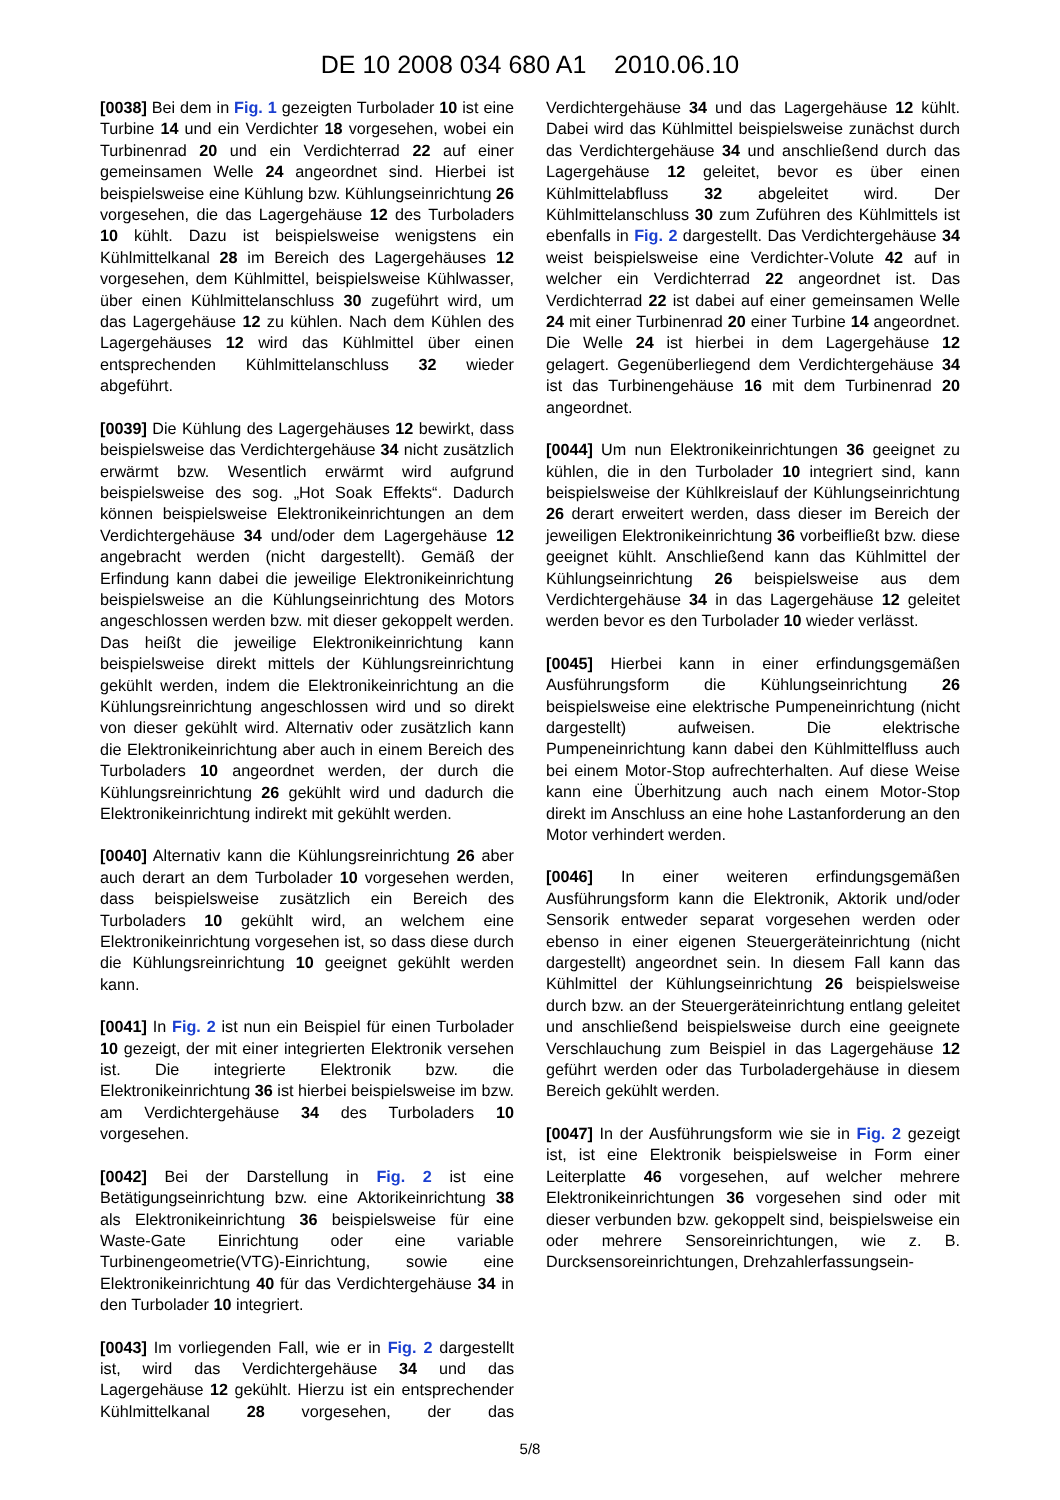DE 10 2008 034 680 A1 2010.06.10
[0038] Bei dem in Fig. 1 gezeigten Turbolader 10 ist eine Turbine 14 und ein Verdichter 18 vorgesehen, wobei ein Turbinenrad 20 und ein Verdichterrad 22 auf einer gemeinsamen Welle 24 angeordnet sind. Hierbei ist beispielsweise eine Kühlung bzw. Kühlungseinrichtung 26 vorgesehen, die das Lagergehäuse 12 des Turboladers 10 kühlt. Dazu ist beispielsweise wenigstens ein Kühlmittelkanal 28 im Bereich des Lagergehäuses 12 vorgesehen, dem Kühlmittel, beispielsweise Kühlwasser, über einen Kühlmittelanschluss 30 zugeführt wird, um das Lagergehäuse 12 zu kühlen. Nach dem Kühlen des Lagergehäuses 12 wird das Kühlmittel über einen entsprechenden Kühlmittelanschluss 32 wieder abgeführt.
[0039] Die Kühlung des Lagergehäuses 12 bewirkt, dass beispielsweise das Verdichtergehäuse 34 nicht zusätzlich erwärmt bzw. Wesentlich erwärmt wird aufgrund beispielsweise des sog. „Hot Soak Effekts“. Dadurch können beispielsweise Elektronikeinrichtungen an dem Verdichtergehäuse 34 und/oder dem Lagergehäuse 12 angebracht werden (nicht dargestellt). Gemäß der Erfindung kann dabei die jeweilige Elektronikeinrichtung beispielsweise an die Kühlungseinrichtung des Motors angeschlossen werden bzw. mit dieser gekoppelt werden. Das heißt die jeweilige Elektronikeinrichtung kann beispielsweise direkt mittels der Kühlungsreinrichtung gekühlt werden, indem die Elektronikeinrichtung an die Kühlungsreinrichtung angeschlossen wird und so direkt von dieser gekühlt wird. Alternativ oder zusätzlich kann die Elektronikeinrichtung aber auch in einem Bereich des Turboladers 10 angeordnet werden, der durch die Kühlungsreinrichtung 26 gekühlt wird und dadurch die Elektronikeinrichtung indirekt mit gekühlt werden.
[0040] Alternativ kann die Kühlungsreinrichtung 26 aber auch derart an dem Turbolader 10 vorgesehen werden, dass beispielsweise zusätzlich ein Bereich des Turboladers 10 gekühlt wird, an welchem eine Elektronikeinrichtung vorgesehen ist, so dass diese durch die Kühlungsreinrichtung 10 geeignet gekühlt werden kann.
[0041] In Fig. 2 ist nun ein Beispiel für einen Turbolader 10 gezeigt, der mit einer integrierten Elektronik versehen ist. Die integrierte Elektronik bzw. die Elektronikeinrichtung 36 ist hierbei beispielsweise im bzw. am Verdichtergehäuse 34 des Turboladers 10 vorgesehen.
[0042] Bei der Darstellung in Fig. 2 ist eine Betätigungseinrichtung bzw. eine Aktorikeinrichtung 38 als Elektronikeinrichtung 36 beispielsweise für eine Waste-Gate Einrichtung oder eine variable Turbinengeometrie(VTG)-Einrichtung, sowie eine Elektronikeinrichtung 40 für das Verdichtergehäuse 34 in den Turbolader 10 integriert.
[0043] Im vorliegenden Fall, wie er in Fig. 2 dargestellt ist, wird das Verdichtergehäuse 34 und das Lagergehäuse 12 gekühlt. Hierzu ist ein entsprechender Kühlmittelkanal 28 vorgesehen, der das Verdichtergehäuse 34 und das Lagergehäuse 12 kühlt. Dabei wird das Kühlmittel beispielsweise zunächst durch das Verdichtergehäuse 34 und anschließend durch das Lagergehäuse 12 geleitet, bevor es über einen Kühlmittelabfluss 32 abgeleitet wird. Der Kühlmittelanschluss 30 zum Zuführen des Kühlmittels ist ebenfalls in Fig. 2 dargestellt. Das Verdichtergehäuse 34 weist beispielsweise eine Verdichter-Volute 42 auf in welcher ein Verdichterrad 22 angeordnet ist. Das Verdichterrad 22 ist dabei auf einer gemeinsamen Welle 24 mit einer Turbinenrad 20 einer Turbine 14 angeordnet. Die Welle 24 ist hierbei in dem Lagergehäuse 12 gelagert. Gegenüberliegend dem Verdichtergehäuse 34 ist das Turbinengehäuse 16 mit dem Turbinenrad 20 angeordnet.
[0044] Um nun Elektronikeinrichtungen 36 geeignet zu kühlen, die in den Turbolader 10 integriert sind, kann beispielsweise der Kühlkreislauf der Kühlungseinrichtung 26 derart erweitert werden, dass dieser im Bereich der jeweiligen Elektronikeinrichtung 36 vorbeifließt bzw. diese geeignet kühlt. Anschließend kann das Kühlmittel der Kühlungseinrichtung 26 beispielsweise aus dem Verdichtergehäuse 34 in das Lagergehäuse 12 geleitet werden bevor es den Turbolader 10 wieder verlässt.
[0045] Hierbei kann in einer erfindungsgemäßen Ausführungsform die Kühlungseinrichtung 26 beispielsweise eine elektrische Pumpeneinrichtung (nicht dargestellt) aufweisen. Die elektrische Pumpeneinrichtung kann dabei den Kühlmittelfluss auch bei einem Motor-Stop aufrechterhalten. Auf diese Weise kann eine Überhitzung auch nach einem Motor-Stop direkt im Anschluss an eine hohe Lastanforderung an den Motor verhindert werden.
[0046] In einer weiteren erfindungsgemäßen Ausführungsform kann die Elektronik, Aktorik und/oder Sensorik entweder separat vorgesehen werden oder ebenso in einer eigenen Steuergeräteinrichtung (nicht dargestellt) angeordnet sein. In diesem Fall kann das Kühlmittel der Kühlungseinrichtung 26 beispielsweise durch bzw. an der Steuergeräteinrichtung entlang geleitet und anschließend beispielsweise durch eine geeignete Verschlauchung zum Beispiel in das Lagergehäuse 12 geführt werden oder das Turboladergehäuse in diesem Bereich gekühlt werden.
[0047] In der Ausführungsform wie sie in Fig. 2 gezeigt ist, ist eine Elektronik beispielsweise in Form einer Leiterplatte 46 vorgesehen, auf welcher mehrere Elektronikeinrichtungen 36 vorgesehen sind oder mit dieser verbunden bzw. gekoppelt sind, beispielsweise ein oder mehrere Sensoreinrichtungen, wie z. B. Durcksensoreinrichtungen, Drehzahlerfassungsein-
5/8